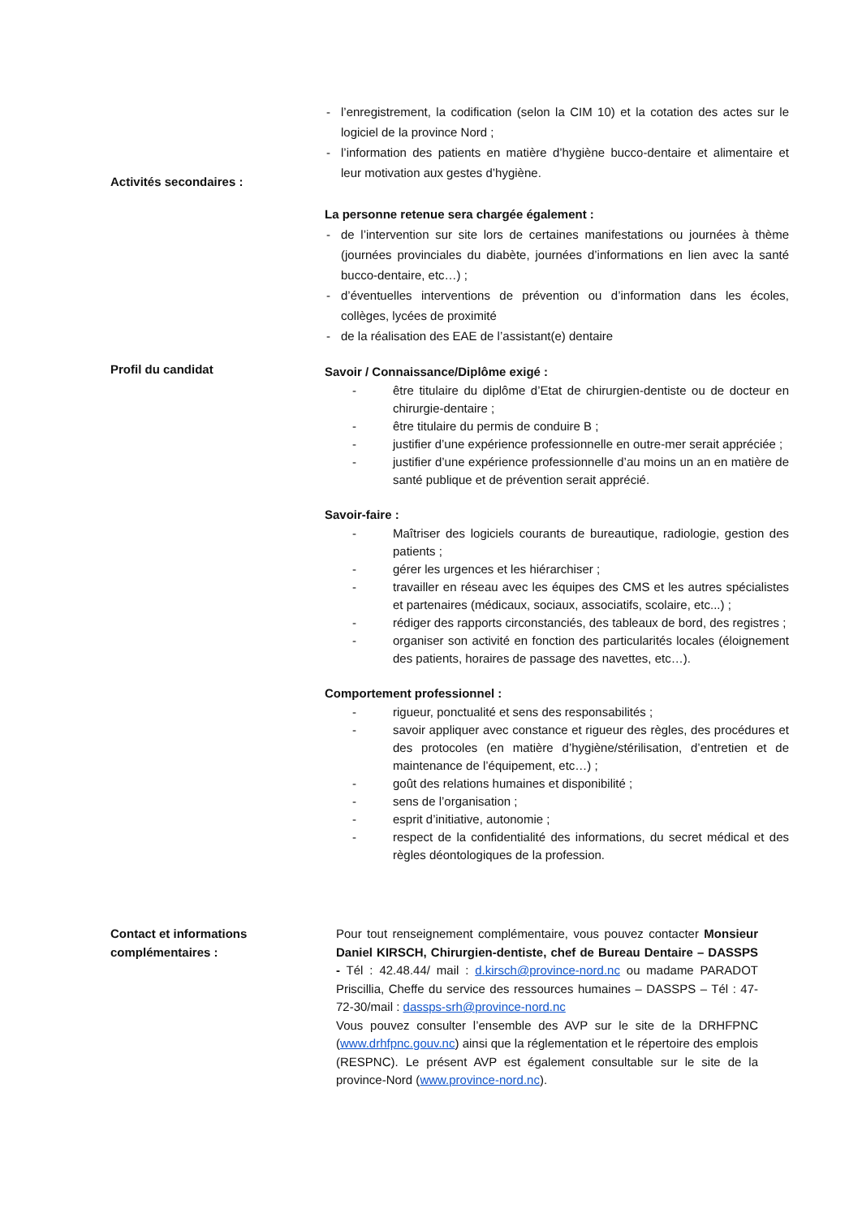- l’enregistrement, la codification (selon la CIM 10) et la cotation des actes sur le logiciel de la province Nord ;
- l’information des patients en matière d’hygiène bucco-dentaire et alimentaire et leur motivation aux gestes d’hygiène.
Activités secondaires :
La personne retenue sera chargée également :
- de l’intervention sur site lors de certaines manifestations ou journées à thème (journées provinciales du diabète, journées d’informations en lien avec la santé bucco-dentaire, etc…) ;
- d’éventuelles interventions de prévention ou d’information dans les écoles, collèges, lycées de proximité
- de la réalisation des EAE de l’assistant(e) dentaire
Profil du candidat
Savoir / Connaissance/Diplôme exigé :
- être titulaire du diplôme d’Etat de chirurgien-dentiste ou de docteur en chirurgie-dentaire ;
- être titulaire du permis de conduire B ;
- justifier d’une expérience professionnelle en outre-mer serait appréciée ;
- justifier d’une expérience professionnelle d’au moins un an en matière de santé publique et de prévention serait apprécié.
Savoir-faire :
- Maîtriser des logiciels courants de bureautique, radiologie, gestion des patients ;
- gérer les urgences et les hiérarchiser ;
- travailler en réseau avec les équipes des CMS et les autres spécialistes et partenaires (médicaux, sociaux, associatifs, scolaire, etc...) ;
- rédiger des rapports circonstanciés, des tableaux de bord, des registres ;
- organiser son activité en fonction des particularités locales (éloignement des patients, horaires de passage des navettes, etc…).
Comportement professionnel :
- rigueur, ponctualité et sens des responsabilités ;
- savoir appliquer avec constance et rigueur des règles, des procédures et des protocoles (en matière d’hygiène/stérilisation, d’entretien et de maintenance de l’équipement, etc…) ;
- goût des relations humaines et disponibilité ;
- sens de l’organisation ;
- esprit d’initiative, autonomie ;
- respect de la confidentialité des informations, du secret médical et des règles déontologiques de la profession.
Contact et informations complémentaires :
Pour tout renseignement complémentaire, vous pouvez contacter Monsieur Daniel KIRSCH, Chirurgien-dentiste, chef de Bureau Dentaire – DASSPS - Tél : 42.48.44/ mail : d.kirsch@province-nord.nc ou madame PARADOT Priscillia, Cheffe du service des ressources humaines – DASSPS – Tél : 47-72-30/mail : dassps-srh@province-nord.nc
Vous pouvez consulter l’ensemble des AVP sur le site de la DRHFPNC (www.drhfpnc.gouv.nc) ainsi que la réglementation et le répertoire des emplois (RESPNC). Le présent AVP est également consultable sur le site de la province-Nord (www.province-nord.nc).